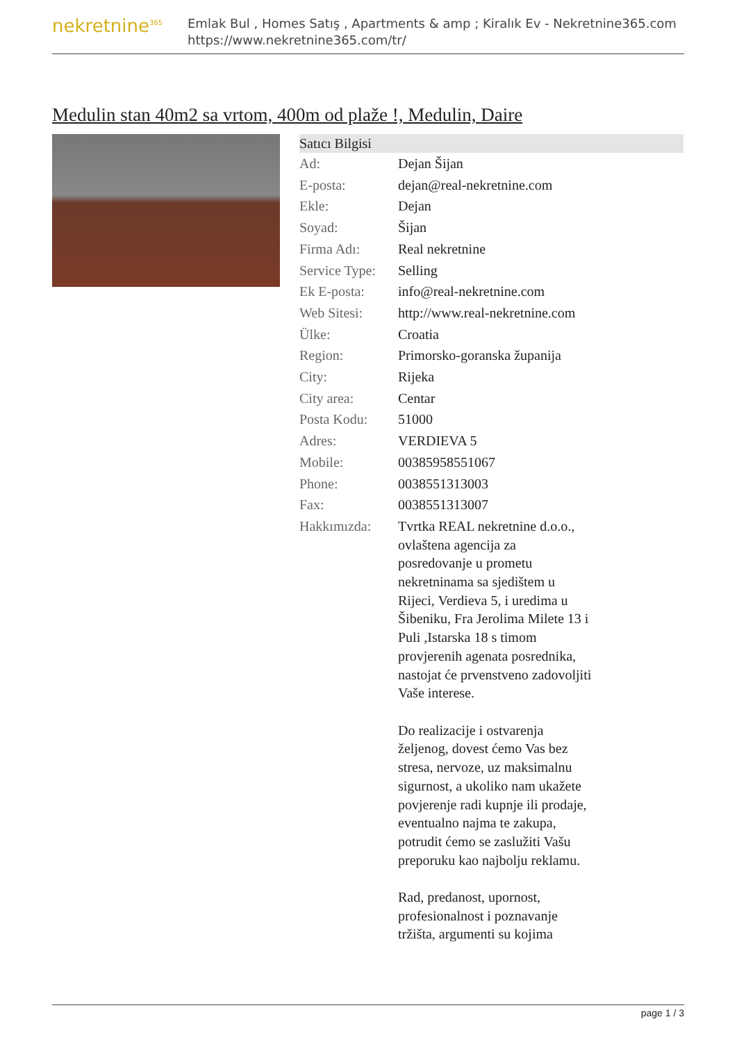nekretnine<sup>365</sup>
Emlak Bul , Homes Satış , Apartments & amp ; Kiralık Ev - Nekretnine365.com
https://www.nekretnine365.com/tr/
Medulin stan 40m2 sa vrtom, 400m od plaže !, Medulin, Daire
| Satıcı Bilgisi | |
| --- | --- |
| Ad: | Dejan Šijan |
| E-posta: | dejan@real-nekretnine.com |
| Ekle: | Dejan |
| Soyad: | Šijan |
| Firma Adı: | Real nekretnine |
| Service Type: | Selling |
| Ek E-posta: | info@real-nekretnine.com |
| Web Sitesi: | http://www.real-nekretnine.com |
| Ülke: | Croatia |
| Region: | Primorsko-goranska županija |
| City: | Rijeka |
| City area: | Centar |
| Posta Kodu: | 51000 |
| Adres: | VERDIEVA 5 |
| Mobile: | 00385958551067 |
| Phone: | 0038551313003 |
| Fax: | 0038551313007 |
| Hakkımızda: | Tvrtka REAL nekretnine d.o.o., ovlaštena agencija za posredovanje u prometu nekretninama sa sjedištem u Rijeci, Verdieva 5, i uredima u Šibeniku, Fra Jerolima Milete 13 i Puli ,Istarska 18 s timom provjerenih agenata posrednika, nastojat će prvenstveno zadovoljiti Vaše interese. Do realizacije i ostvarenja željenog, dovest ćemo Vas bez stresa, nervoze, uz maksimalnu sigurnost, a ukoliko nam ukažete povjerenje radi kupnje ili prodaje, eventualno najma te zakupa, potrudit ćemo se zaslužiti Vašu preporuku kao najbolju reklamu. Rad, predanost, upornost, profesionalnost i poznavanje tržišta, argumenti su kojima |
page 1 / 3